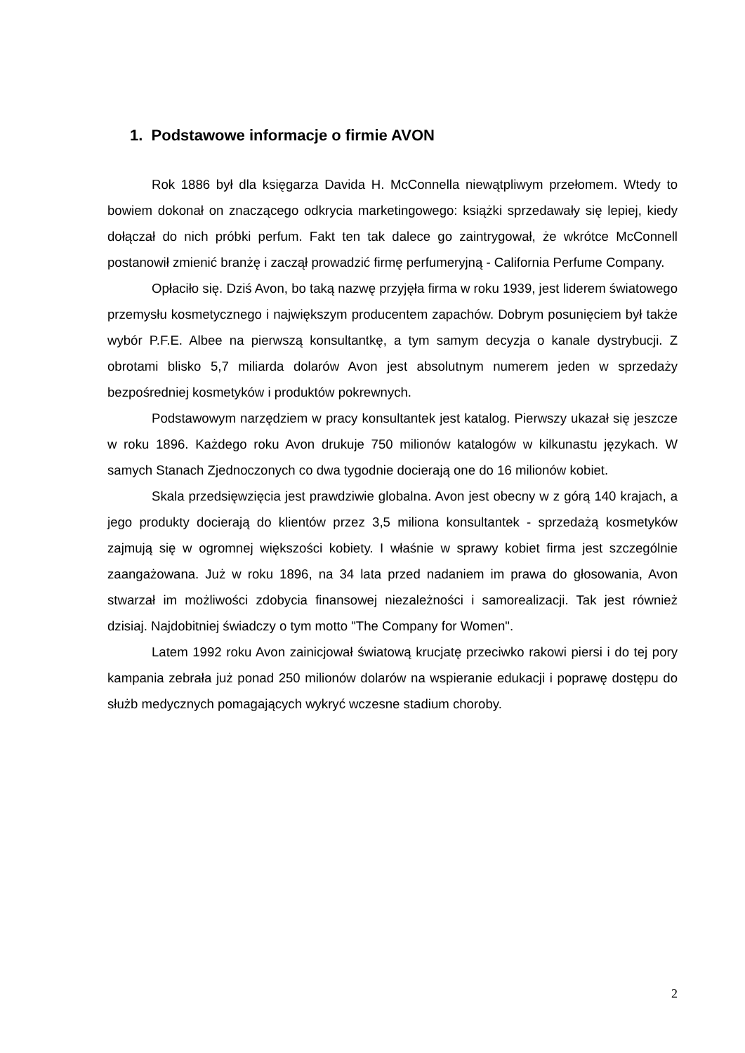1. Podstawowe informacje o firmie AVON
Rok 1886 był dla księgarza Davida H. McConnella niewątpliwym przełomem. Wtedy to bowiem dokonał on znaczącego odkrycia marketingowego: książki sprzedawały się lepiej, kiedy dołączał do nich próbki perfum. Fakt ten tak dalece go zaintrygował, że wkrótce McConnell postanowił zmienić branżę i zaczął prowadzić firmę perfumeryjną - California Perfume Company.
Opłaciło się. Dziś Avon, bo taką nazwę przyjęła firma w roku 1939, jest liderem światowego przemysłu kosmetycznego i największym producentem zapachów. Dobrym posunięciem był także wybór P.F.E. Albee na pierwszą konsultantkę, a tym samym decyzja o kanale dystrybucji. Z obrotami blisko 5,7 miliarda dolarów Avon jest absolutnym numerem jeden w sprzedaży bezpośredniej kosmetyków i produktów pokrewnych.
Podstawowym narzędziem w pracy konsultantek jest katalog. Pierwszy ukazał się jeszcze w roku 1896. Każdego roku Avon drukuje 750 milionów katalogów w kilkunastu językach. W samych Stanach Zjednoczonych co dwa tygodnie docierają one do 16 milionów kobiet.
Skala przedsięwzięcia jest prawdziwie globalna. Avon jest obecny w z górą 140 krajach, a jego produkty docierają do klientów przez 3,5 miliona konsultantek - sprzedażą kosmetyków zajmują się w ogromnej większości kobiety. I właśnie w sprawy kobiet firma jest szczególnie zaangażowana. Już w roku 1896, na 34 lata przed nadaniem im prawa do głosowania, Avon stwarzał im możliwości zdobycia finansowej niezależności i samorealizacji. Tak jest również dzisiaj. Najdobitniej świadczy o tym motto "The Company for Women".
Latem 1992 roku Avon zainicjował światową krucjatę przeciwko rakowi piersi i do tej pory kampania zebrała już ponad 250 milionów dolarów na wspieranie edukacji i poprawę dostępu do służb medycznych pomagających wykryć wczesne stadium choroby.
2